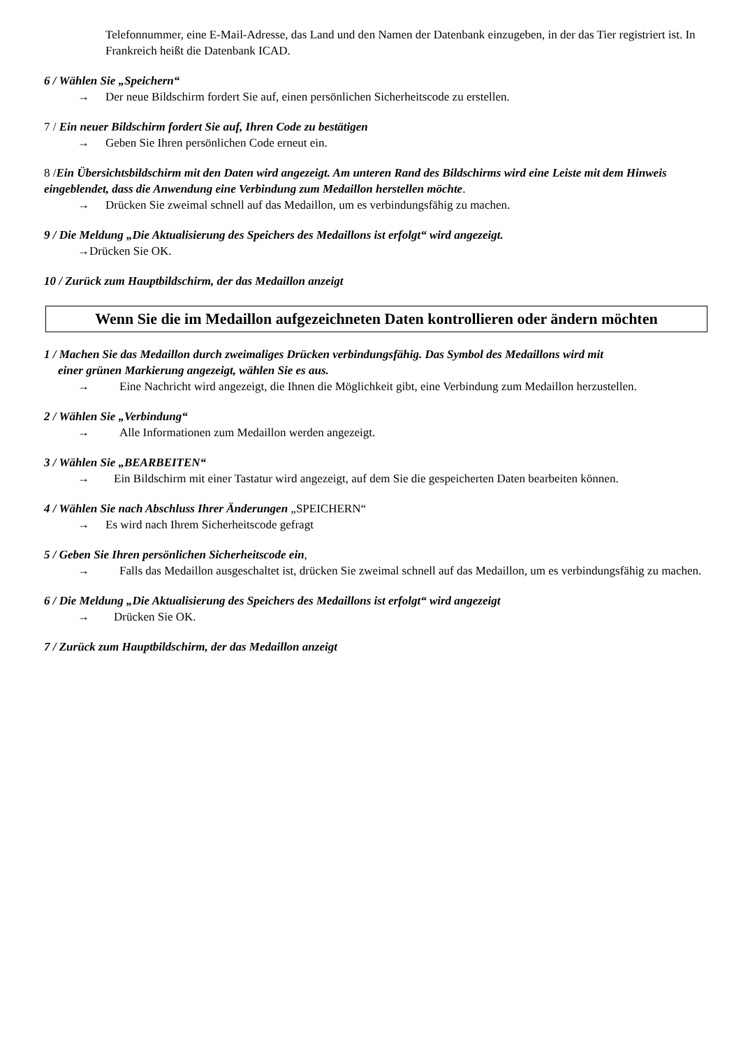Telefonnummer, eine E-Mail-Adresse, das Land und den Namen der Datenbank einzugeben, in der das Tier registriert ist. In Frankreich heißt die Datenbank ICAD.
6 / Wählen Sie „Speichern“
→ Der neue Bildschirm fordert Sie auf, einen persönlichen Sicherheitscode zu erstellen.
7 / Ein neuer Bildschirm fordert Sie auf, Ihren Code zu bestätigen
→ Geben Sie Ihren persönlichen Code erneut ein.
8 /Ein Übersichtsbildschirm mit den Daten wird angezeigt. Am unteren Rand des Bildschirms wird eine Leiste mit dem Hinweis eingeblendet, dass die Anwendung eine Verbindung zum Medaillon herstellen möchte.
→ Drücken Sie zweimal schnell auf das Medaillon, um es verbindungsfähig zu machen.
9 / Die Meldung „Die Aktualisierung des Speichers des Medaillons ist erfolgt“ wird angezeigt.
→Drücken Sie OK.
10 / Zurück zum Hauptbildschirm, der das Medaillon anzeigt
Wenn Sie die im Medaillon aufgezeichneten Daten kontrollieren oder ändern möchten
1 / Machen Sie das Medaillon durch zweimaliges Drücken verbindungsfähig. Das Symbol des Medaillons wird mit
einer grünen Markierung angezeigt, wählen Sie es aus.
→ Eine Nachricht wird angezeigt, die Ihnen die Möglichkeit gibt, eine Verbindung zum Medaillon herzustellen.
2 / Wählen Sie „Verbindung“
→ Alle Informationen zum Medaillon werden angezeigt.
3 / Wählen Sie „BEARBEITEN“
→ Ein Bildschirm mit einer Tastatur wird angezeigt, auf dem Sie die gespeicherten Daten bearbeiten können.
4 / Wählen Sie nach Abschluss Ihrer Änderungen „SPEICHERN“
→ Es wird nach Ihrem Sicherheitscode gefragt
5 / Geben Sie Ihren persönlichen Sicherheitscode ein,
→ Falls das Medaillon ausgeschaltet ist, drücken Sie zweimal schnell auf das Medaillon, um es verbindungsfähig zu machen.
6 / Die Meldung „Die Aktualisierung des Speichers des Medaillons ist erfolgt“ wird angezeigt
→ Drücken Sie OK.
7 / Zurück zum Hauptbildschirm, der das Medaillon anzeigt